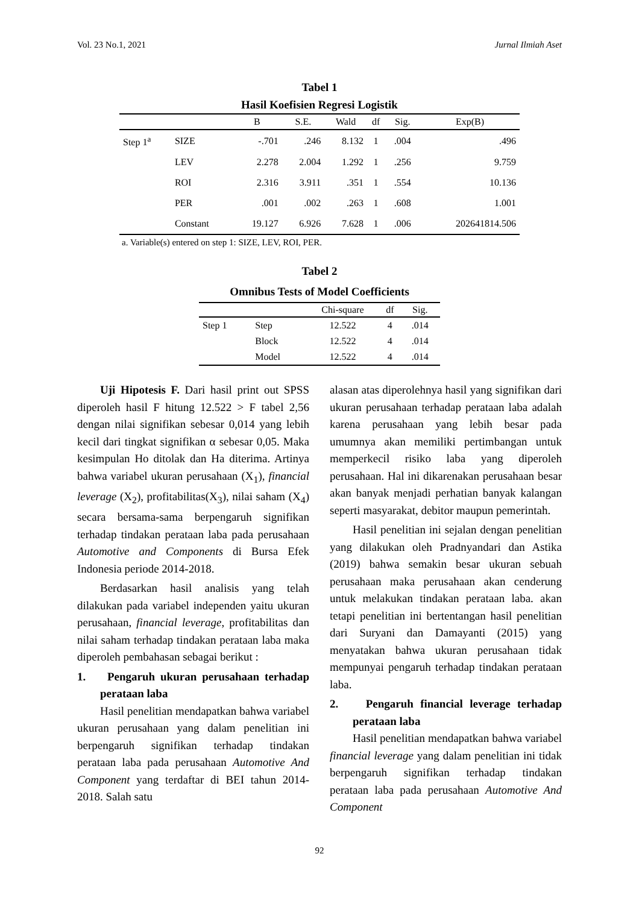Vol. 23 No.1, 2021 Jurnal Ilmiah Aset
Tabel 1
Hasil Koefisien Regresi Logistik
| | | B | S.E. | Wald | df | Sig. | Exp(B) |
| --- | --- | --- | --- | --- | --- | --- | --- |
| Step 1<sup>a</sup> | SIZE | -.701 | .246 | 8.132 | 1 | .004 | .496 |
| | LEV | 2.278 | 2.004 | 1.292 | 1 | .256 | 9.759 |
| | ROI | 2.316 | 3.911 | .351 | 1 | .554 | 10.136 |
| | PER | .001 | .002 | .263 | 1 | .608 | 1.001 |
| | Constant | 19.127 | 6.926 | 7.628 | 1 | .006 | 202641814.506 |
a. Variable(s) entered on step 1: SIZE, LEV, ROI, PER.
Tabel 2
Omnibus Tests of Model Coefficients
| | | Chi-square | df | Sig. |
| --- | --- | --- | --- | --- |
| Step 1 | Step | 12.522 | 4 | .014 |
| | Block | 12.522 | 4 | .014 |
| | Model | 12.522 | 4 | .014 |
Uji Hipotesis F. Dari hasil print out SPSS diperoleh hasil F hitung 12.522 > F tabel 2,56 dengan nilai signifikan sebesar 0,014 yang lebih kecil dari tingkat signifikan α sebesar 0,05. Maka kesimpulan Ho ditolak dan Ha diterima. Artinya bahwa variabel ukuran perusahaan (X<sub>1</sub>), financial leverage (X<sub>2</sub>), profitabilitas(X<sub>3</sub>), nilai saham (X<sub>4</sub>) secara bersama-sama berpengaruh signifikan terhadap tindakan perataan laba pada perusahaan Automotive and Components di Bursa Efek Indonesia periode 2014-2018.
Berdasarkan hasil analisis yang telah dilakukan pada variabel independen yaitu ukuran perusahaan, financial leverage, profitabilitas dan nilai saham terhadap tindakan perataan laba maka diperoleh pembahasan sebagai berikut :
1. Pengaruh ukuran perusahaan terhadap perataan laba
Hasil penelitian mendapatkan bahwa variabel ukuran perusahaan yang dalam penelitian ini berpengaruh signifikan terhadap tindakan perataan laba pada perusahaan Automotive And Component yang terdaftar di BEI tahun 2014-2018. Salah satu
alasan atas diperolehnya hasil yang signifikan dari ukuran perusahaan terhadap perataan laba adalah karena perusahaan yang lebih besar pada umumnya akan memiliki pertimbangan untuk memperkecil risiko laba yang diperoleh perusahaan. Hal ini dikarenakan perusahaan besar akan banyak menjadi perhatian banyak kalangan seperti masyarakat, debitor maupun pemerintah.
Hasil penelitian ini sejalan dengan penelitian yang dilakukan oleh Pradnyandari dan Astika (2019) bahwa semakin besar ukuran sebuah perusahaan maka perusahaan akan cenderung untuk melakukan tindakan perataan laba. akan tetapi penelitian ini bertentangan hasil penelitian dari Suryani dan Damayanti (2015) yang menyatakan bahwa ukuran perusahaan tidak mempunyai pengaruh terhadap tindakan perataan laba.
2. Pengaruh financial leverage terhadap perataan laba
Hasil penelitian mendapatkan bahwa variabel financial leverage yang dalam penelitian ini tidak berpengaruh signifikan terhadap tindakan perataan laba pada perusahaan Automotive And Component
92